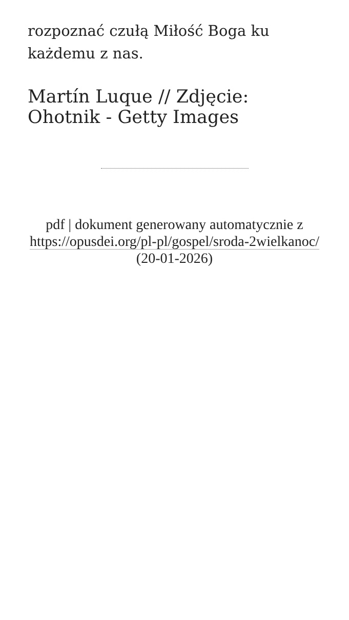rozpoznać czułą Miłość Boga ku każdemu z nas.
Martín Luque // Zdjęcie: Ohotnik - Getty Images
pdf | dokument generowany automatycznie z https://opusdei.org/pl-pl/gospel/sroda-2wielkanoc/
(20-01-2026)